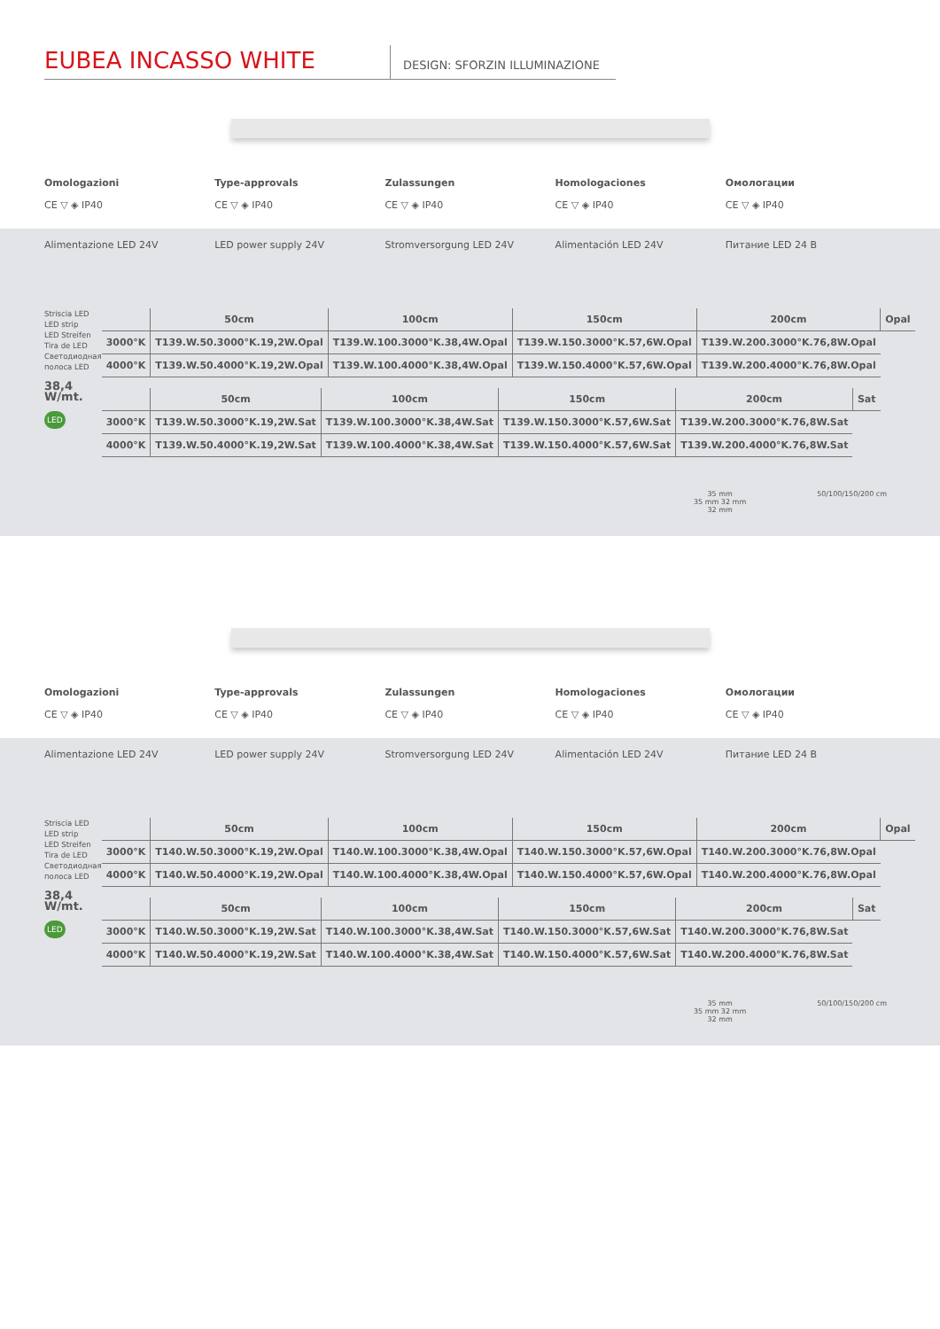EUBEA INCASSO WHITE
DESIGN: SFORZIN ILLUMINAZIONE
Omologazioni
CE ▽ ◈ IP40
Type-approvals
CE ▽ ◈ IP40
Zulassungen
CE ▽ ◈ IP40
Homologaciones
CE ▽ ◈ IP40
Омологации
CE ▽ ◈ IP40
Alimentazione LED 24V LED power supply 24V Stromversorgung LED 24V Alimentación LED 24V Питание LED 24 В
Striscia LED
LED strip
LED Streifen
Tira de LED
Светодиодная полоса LED
38,4 W/mt.
LED
| | 50cm | 100cm | 150cm | 200cm | Opal |
| --- | --- | --- | --- | --- | --- |
| 3000°K | T139.W.50.3000°K.19,2W.Opal | T139.W.100.3000°K.38,4W.Opal | T139.W.150.3000°K.57,6W.Opal | T139.W.200.3000°K.76,8W.Opal | |
| 4000°K | T139.W.50.4000°K.19,2W.Opal | T139.W.100.4000°K.38,4W.Opal | T139.W.150.4000°K.57,6W.Opal | T139.W.200.4000°K.76,8W.Opal | |
| | 50cm | 100cm | 150cm | 200cm | Sat |
| --- | --- | --- | --- | --- | --- |
| 3000°K | T139.W.50.3000°K.19,2W.Sat | T139.W.100.3000°K.38,4W.Sat | T139.W.150.3000°K.57,6W.Sat | T139.W.200.3000°K.76,8W.Sat | |
| 4000°K | T139.W.50.4000°K.19,2W.Sat | T139.W.100.4000°K.38,4W.Sat | T139.W.150.4000°K.57,6W.Sat | T139.W.200.4000°K.76,8W.Sat | |
35 mm
35 mm 32 mm
32 mm
50/100/150/200 cm
Omologazioni
CE ▽ ◈ IP40
Type-approvals
CE ▽ ◈ IP40
Zulassungen
CE ▽ ◈ IP40
Homologaciones
CE ▽ ◈ IP40
Омологации
CE ▽ ◈ IP40
Alimentazione LED 24V LED power supply 24V Stromversorgung LED 24V Alimentación LED 24V Питание LED 24 В
Striscia LED
LED strip
LED Streifen
Tira de LED
Светодиодная полоса LED
38,4 W/mt.
LED
| | 50cm | 100cm | 150cm | 200cm | Opal |
| --- | --- | --- | --- | --- | --- |
| 3000°K | T140.W.50.3000°K.19,2W.Opal | T140.W.100.3000°K.38,4W.Opal | T140.W.150.3000°K.57,6W.Opal | T140.W.200.3000°K.76,8W.Opal | |
| 4000°K | T140.W.50.4000°K.19,2W.Opal | T140.W.100.4000°K.38,4W.Opal | T140.W.150.4000°K.57,6W.Opal | T140.W.200.4000°K.76,8W.Opal | |
| | 50cm | 100cm | 150cm | 200cm | Sat |
| --- | --- | --- | --- | --- | --- |
| 3000°K | T140.W.50.3000°K.19,2W.Sat | T140.W.100.3000°K.38,4W.Sat | T140.W.150.3000°K.57,6W.Sat | T140.W.200.3000°K.76,8W.Sat | |
| 4000°K | T140.W.50.4000°K.19,2W.Sat | T140.W.100.4000°K.38,4W.Sat | T140.W.150.4000°K.57,6W.Sat | T140.W.200.4000°K.76,8W.Sat | |
35 mm
35 mm 32 mm
32 mm
50/100/150/200 cm